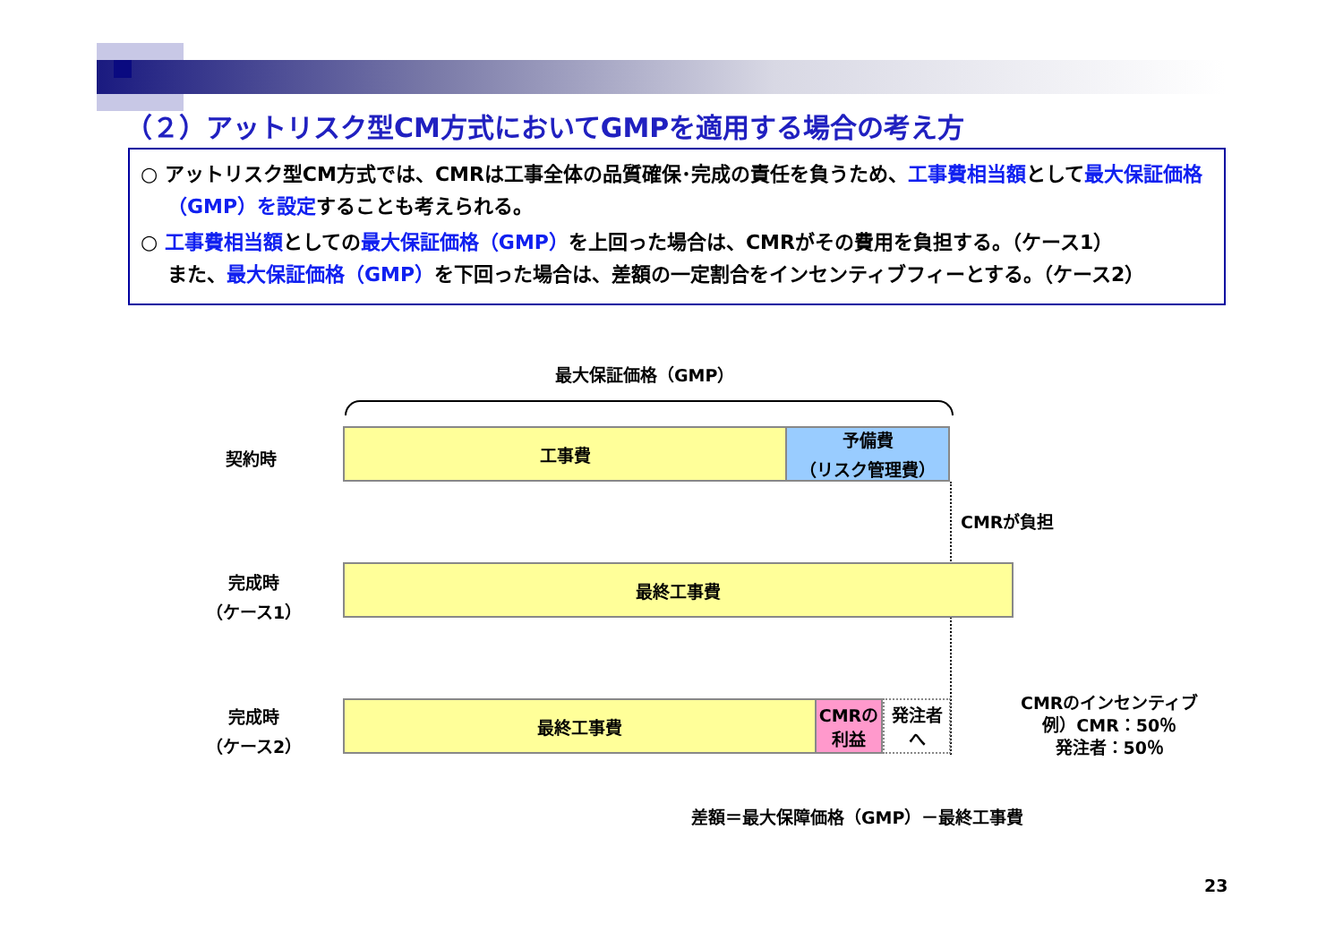（２）アットリスク型CM方式においてGMPを適用する場合の考え方
○ アットリスク型CM方式では、CMRは工事全体の品質確保･完成の責任を負うため、工事費相当額として最大保証価格（GMP）を設定することも考えられる。
○ 工事費相当額としての最大保証価格（GMP）を上回った場合は、CMRがその費用を負担する。（ケース1）
また、最大保証価格（GMP）を下回った場合は、差額の一定割合をインセンティブフィーとする。（ケース2）
最大保証価格（GMP）
契約時
工事費
予備費
（リスク管理費）
CMRが負担
完成時
（ケース1）
最終工事費
完成時
（ケース2）
最終工事費
CMRの
利益
発注者
へ
CMRのインセンティブ
例）CMR：50％
発注者：50％
差額＝最大保障価格（GMP）－最終工事費
23